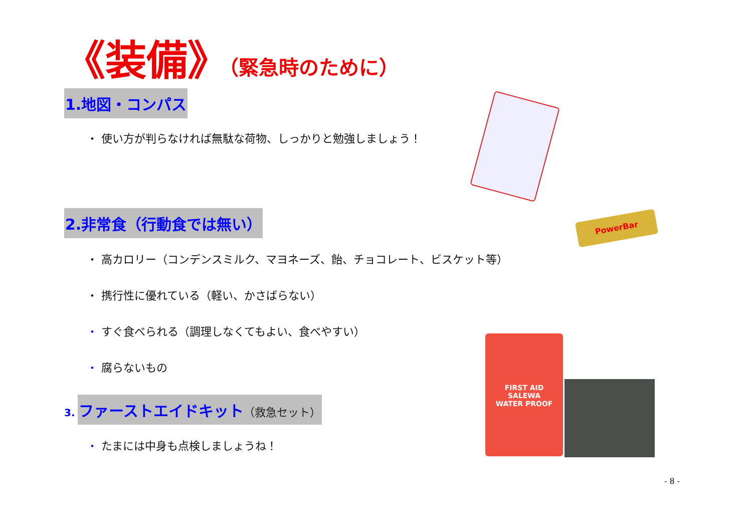《装備》（緊急時のために）
1.地図・コンパス
・ 使い方が判らなければ無駄な荷物、しっかりと勉強しましょう！
2.非常食（行動食では無い）
・ 高カロリー（コンデンスミルク、マヨネーズ、飴、チョコレート、ビスケット等）
・ 携行性に優れている（軽い、かさばらない）
・ すぐ食べられる（調理しなくてもよい、食べやすい）
・ 腐らないもの
3. ファーストエイドキット（救急セット）
・ たまには中身も点検しましょうね！
PowerBar
FIRST AID
SALEWA
WATER PROOF
- 8 -